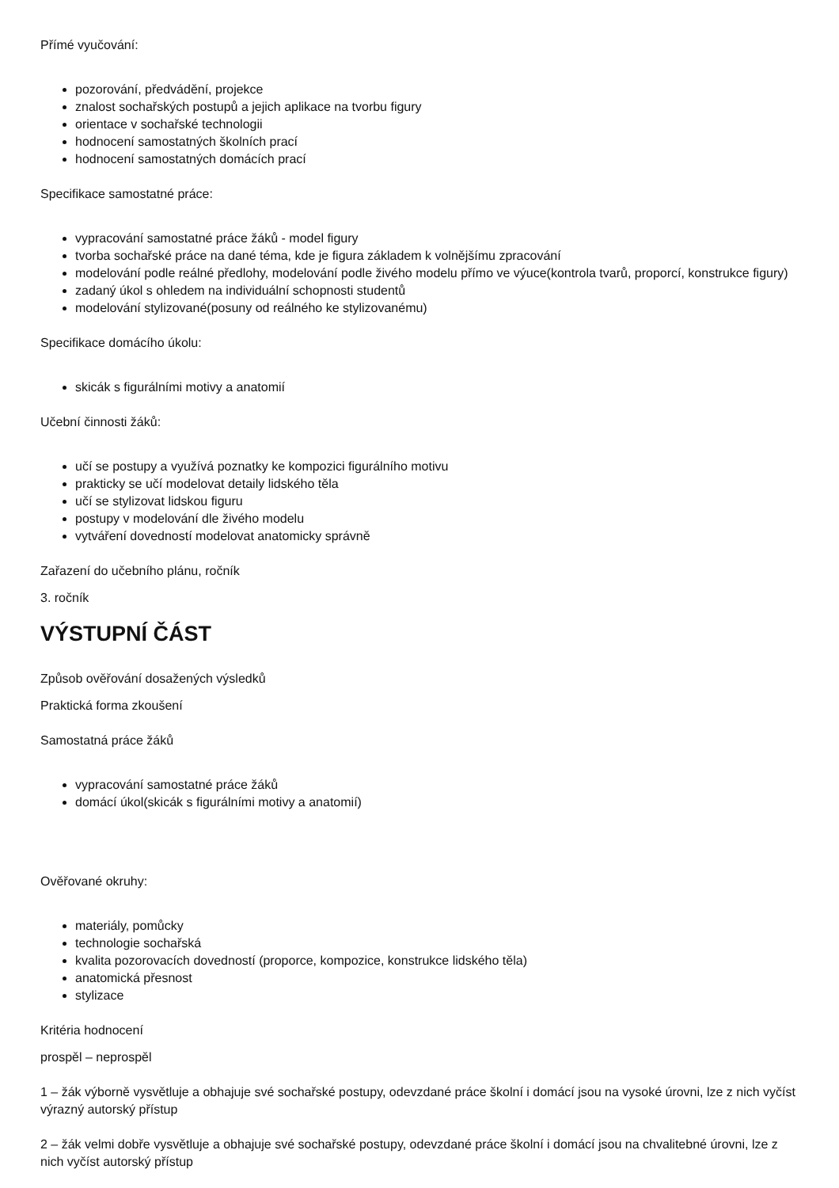Přímé vyučování:
pozorování, předvádění, projekce
znalost sochařských postupů a jejich aplikace na tvorbu figury
orientace v sochařské technologii
hodnocení samostatných školních prací
hodnocení samostatných domácích prací
Specifikace samostatné práce:
vypracování samostatné práce žáků - model figury
tvorba sochařské práce na dané téma, kde je figura základem k volnějšímu zpracování
modelování podle reálné předlohy, modelování podle živého modelu přímo ve výuce(kontrola tvarů, proporcí, konstrukce figury)
zadaný úkol s ohledem na individuální schopnosti studentů
modelování stylizované(posuny od reálného ke stylizovanému)
Specifikace domácího úkolu:
skicák s figurálními motivy a anatomií
Učební činnosti žáků:
učí se postupy a využívá poznatky ke kompozici figurálního motivu
prakticky se učí modelovat detaily lidského těla
učí se stylizovat lidskou figuru
postupy v modelování dle živého modelu
vytváření dovedností modelovat anatomicky správně
Zařazení do učebního plánu, ročník
3. ročník
VÝSTUPNÍ ČÁST
Způsob ověřování dosažených výsledků
Praktická forma zkoušení
Samostatná práce žáků
vypracování samostatné práce žáků
domácí úkol(skicák s figurálními motivy a anatomií)
Ověřované okruhy:
materiály, pomůcky
technologie sochařská
kvalita pozorovacích dovedností (proporce, kompozice, konstrukce lidského těla)
anatomická přesnost
stylizace
Kritéria hodnocení
prospěl – neprospěl
1 – žák výborně vysvětluje a obhajuje své sochařské postupy, odevzdané práce školní i domácí jsou na vysoké úrovni, lze z nich vyčíst výrazný autorský přístup
2 – žák velmi dobře vysvětluje a obhajuje své sochařské postupy, odevzdané práce školní i domácí jsou na chvalitebné úrovni, lze z nich vyčíst autorský přístup